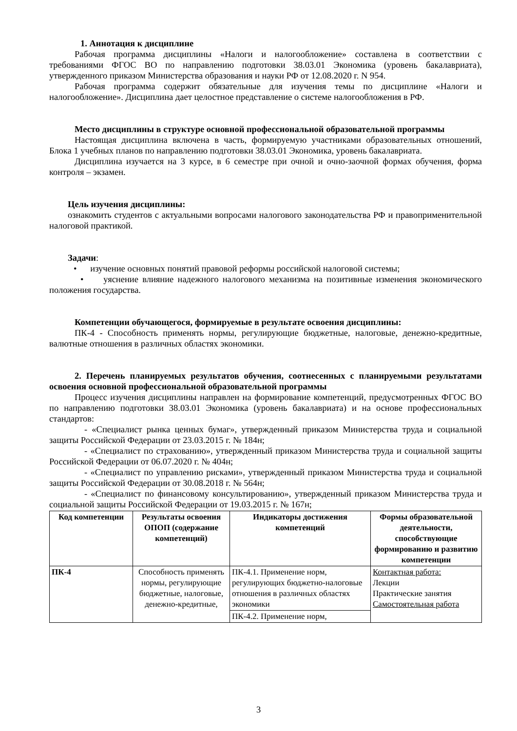1. Аннотация к дисциплине
Рабочая программа дисциплины «Налоги и налогообложение» составлена в соответствии с требованиями ФГОС ВО по направлению подготовки 38.03.01 Экономика (уровень бакалавриата), утвержденного приказом Министерства образования и науки РФ от 12.08.2020 г. N 954.
Рабочая программа содержит обязательные для изучения темы по дисциплине «Налоги и налогообложение». Дисциплина дает целостное представление о системе налогообложения в РФ.
Место дисциплины в структуре основной профессиональной образовательной программы
Настоящая дисциплина включена в часть, формируемую участниками образовательных отношений, Блока 1 учебных планов по направлению подготовки 38.03.01 Экономика, уровень бакалавриата.
Дисциплина изучается на 3 курсе, в 6 семестре при очной и очно-заочной формах обучения, форма контроля – экзамен.
Цель изучения дисциплины:
ознакомить студентов с актуальными вопросами налогового законодательства РФ и правоприменительной налоговой практикой.
Задачи:
• изучение основных понятий правовой реформы российской налоговой системы;
• уяснение влияние надежного налогового механизма на позитивные изменения экономического положения государства.
Компетенции обучающегося, формируемые в результате освоения дисциплины:
ПК-4 - Способность применять нормы, регулирующие бюджетные, налоговые, денежно-кредитные, валютные отношения в различных областях экономики.
2. Перечень планируемых результатов обучения, соотнесенных с планируемыми результатами освоения основной профессиональной образовательной программы
Процесс изучения дисциплины направлен на формирование компетенций, предусмотренных ФГОС ВО по направлению подготовки 38.03.01 Экономика (уровень бакалавриата) и на основе профессиональных стандартов:
- «Специалист рынка ценных бумаг», утвержденный приказом Министерства труда и социальной защиты Российской Федерации от 23.03.2015 г. № 184н;
- «Специалист по страхованию», утвержденный приказом Министерства труда и социальной защиты Российской Федерации от 06.07.2020 г. № 404н;
- «Специалист по управлению рисками», утвержденный приказом Министерства труда и социальной защиты Российской Федерации от 30.08.2018 г. № 564н;
- «Специалист по финансовому консультированию», утвержденный приказом Министерства труда и социальной защиты Российской Федерации от 19.03.2015 г. № 167н;
| Код компетенции | Результаты освоения ОПОП (содержание компетенций) | Индикаторы достижения компетенций | Формы образовательной деятельности, способствующие формированию и развитию компетенции |
| --- | --- | --- | --- |
| ПК-4 | Способность применять нормы, регулирующие бюджетные, налоговые, денежно-кредитные, | ПК-4.1. Применение норм, регулирующих бюджетно-налоговые отношения в различных областях экономики | Контактная работа: Лекции Практические занятия Самостоятельная работа |
| | | ПК-4.2. Применение норм, | |
3